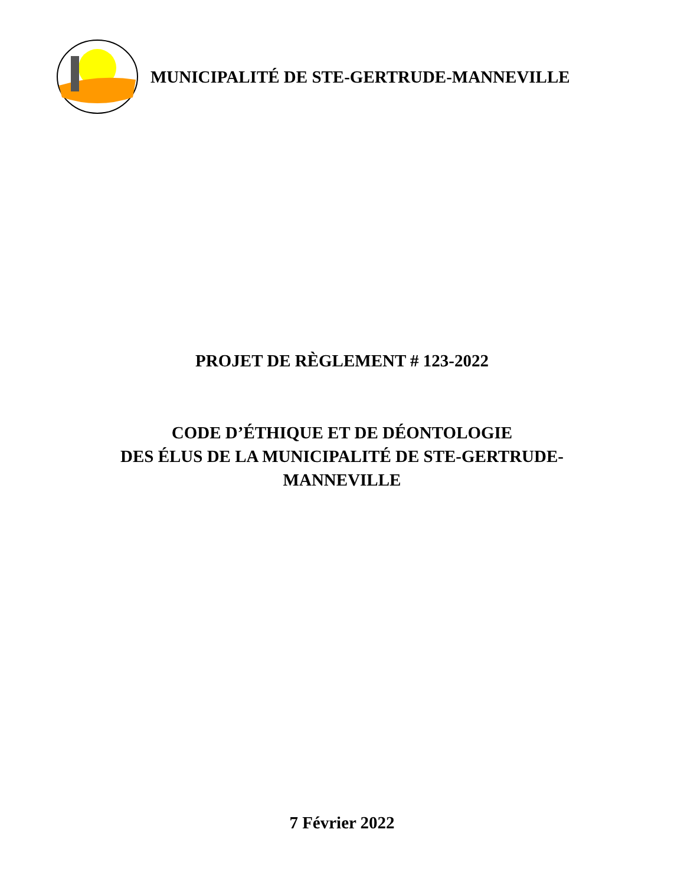MUNICIPALITÉ DE STE-GERTRUDE-MANNEVILLE
PROJET DE RÈGLEMENT # 123-2022
CODE D’ÉTHIQUE ET DE DÉONTOLOGIE
DES ÉLUS DE LA MUNICIPALITÉ DE STE-GERTRUDE-
MANNEVILLE
7 Février 2022